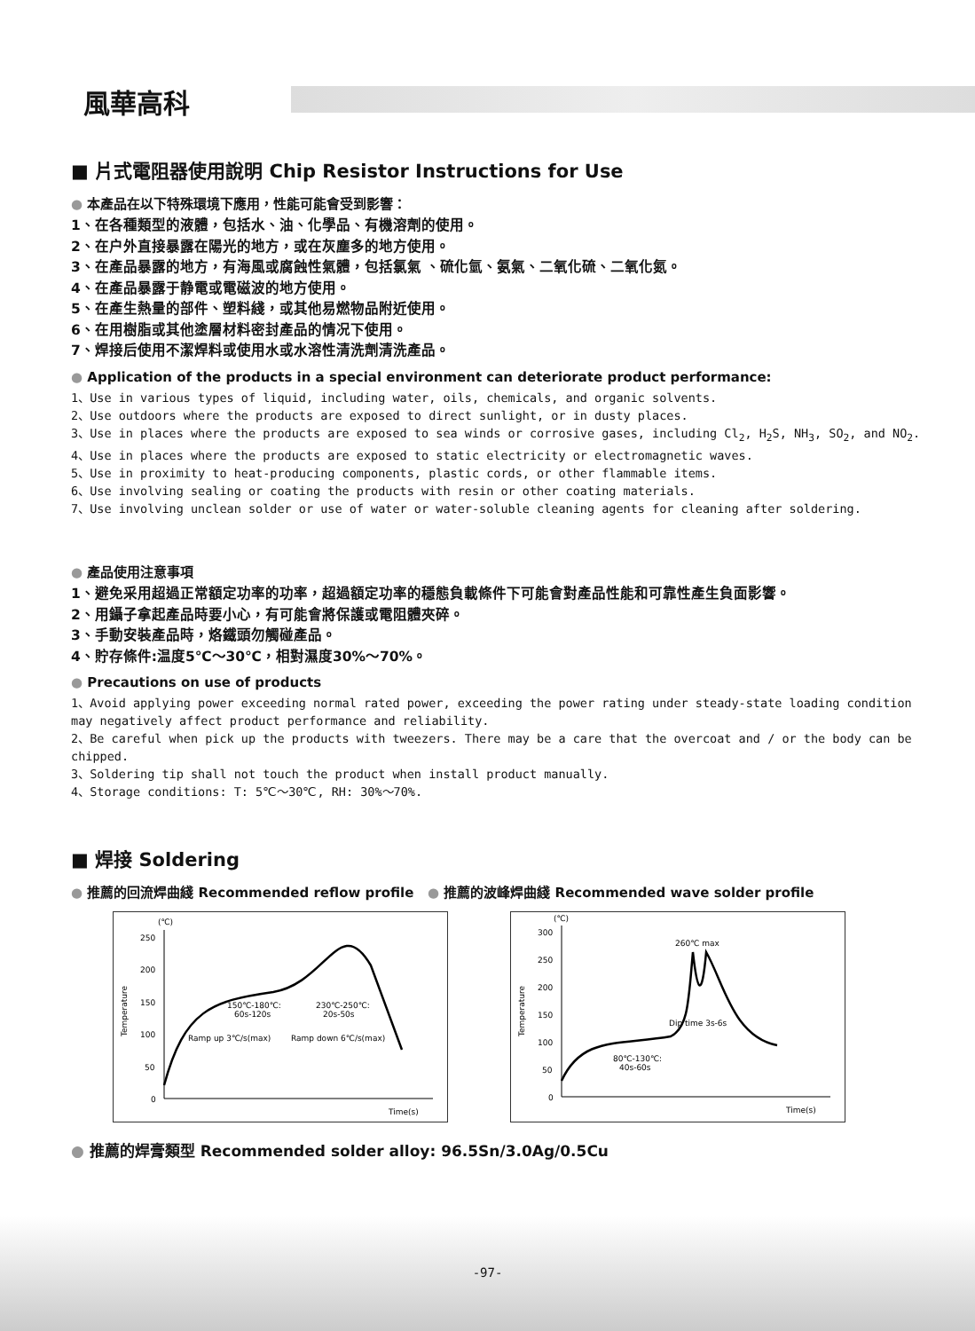風華高科
■ 片式電阻器使用說明 Chip Resistor Instructions for Use
● 本產品在以下特殊環境下應用，性能可能會受到影響：
1、在各種類型的液體，包括水、油、化學品、有機溶劑的使用。
2、在户外直接暴露在陽光的地方，或在灰塵多的地方使用。
3、在產品暴露的地方，有海風或腐蝕性氣體，包括氯氣 、硫化氫、氨氣、二氧化硫、二氧化氮。
4、在產品暴露于静電或電磁波的地方使用。
5、在產生熱量的部件、塑料綫，或其他易燃物品附近使用。
6、在用樹脂或其他塗層材料密封產品的情况下使用。
7、焊接后使用不潔焊料或使用水或水溶性清洗劑清洗產品。
● Application of the products in a special environment can deteriorate product performance:
1、Use in various types of liquid, including water, oils, chemicals, and organic solvents.
2、Use outdoors where the products are exposed to direct sunlight, or in dusty places.
3、Use in places where the products are exposed to sea winds or corrosive gases, including Cl<sub>2</sub>, H<sub>2</sub>S, NH<sub>3</sub>, SO<sub>2</sub>, and NO<sub>2</sub>.
4、Use in places where the products are exposed to static electricity or electromagnetic waves.
5、Use in proximity to heat-producing components, plastic cords, or other flammable items.
6、Use involving sealing or coating the products with resin or other coating materials.
7、Use involving unclean solder or use of water or water-soluble cleaning agents for cleaning after soldering.
● 產品使用注意事項
1、避免采用超過正常額定功率的功率，超過額定功率的穩態負載條件下可能會對產品性能和可靠性產生負面影響。
2、用鑷子拿起產品時要小心，有可能會將保護或電阻體夾碎。
3、手動安裝產品時，烙鐵頭勿觸碰產品。
4、貯存條件:温度5℃～30℃，相對濕度30%～70%。
● Precautions on use of products
1、Avoid applying power exceeding normal rated power, exceeding the power rating under steady-state loading condition may negatively affect product performance and reliability.
2、Be careful when pick up the products with tweezers. There may be a care that the overcoat and / or the body can be chipped.
3、Soldering tip shall not touch the product when install product manually.
4、Storage conditions: T: 5℃～30℃, RH: 30%～70%.
■ 焊接 Soldering
● 推薦的回流焊曲綫 Recommended reflow profile ● 推薦的波峰焊曲綫 Recommended wave solder profile
(℃)
250
200
150
100
50
0
Temperature
150℃-180℃:
60s-120s
230℃-250℃:
20s-50s
Ramp up 3℃/s(max)
Ramp down 6℃/s(max)
Time(s)
(℃)
300
250
200
150
100
50
0
Temperature
260℃ max
Dip time 3s-6s
80℃-130℃:
40s-60s
Time(s)
● 推薦的焊膏類型 Recommended solder alloy: 96.5Sn/3.0Ag/0.5Cu
-97-